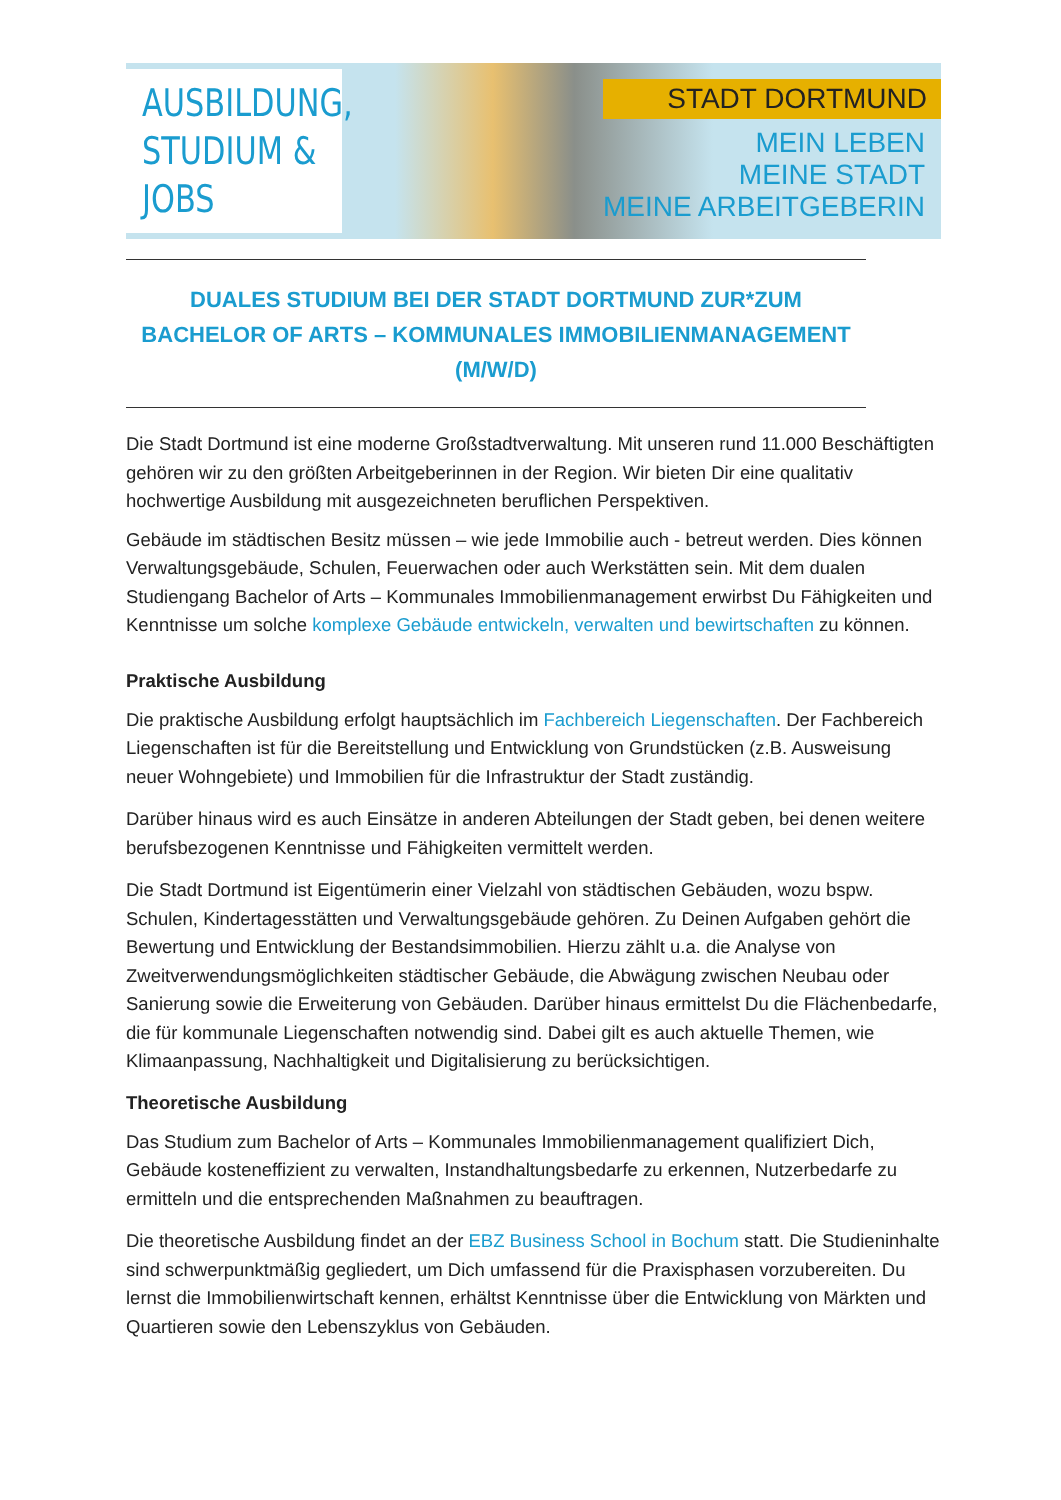AUSBILDUNG,
STUDIUM & JOBS
STADT DORTMUND
MEIN LEBEN
MEINE STADT
MEINE ARBEITGEBERIN
DUALES STUDIUM BEI DER STADT DORTMUND ZUR*ZUM
BACHELOR OF ARTS – KOMMUNALES IMMOBILIENMANAGEMENT
(M/W/D)
Die Stadt Dortmund ist eine moderne Großstadtverwaltung. Mit unseren rund 11.000 Beschäftigten gehören wir zu den größten Arbeitgeberinnen in der Region. Wir bieten Dir eine qualitativ hochwertige Ausbildung mit ausgezeichneten beruflichen Perspektiven.
Gebäude im städtischen Besitz müssen – wie jede Immobilie auch - betreut werden. Dies können Verwaltungsgebäude, Schulen, Feuerwachen oder auch Werkstätten sein. Mit dem dualen Studiengang Bachelor of Arts – Kommunales Immobilienmanagement erwirbst Du Fähigkeiten und Kenntnisse um solche komplexe Gebäude entwickeln, verwalten und bewirtschaften zu können.
Praktische Ausbildung
Die praktische Ausbildung erfolgt hauptsächlich im Fachbereich Liegenschaften. Der Fachbereich Liegenschaften ist für die Bereitstellung und Entwicklung von Grundstücken (z.B. Ausweisung neuer Wohngebiete) und Immobilien für die Infrastruktur der Stadt zuständig.
Darüber hinaus wird es auch Einsätze in anderen Abteilungen der Stadt geben, bei denen weitere berufsbezogenen Kenntnisse und Fähigkeiten vermittelt werden.
Die Stadt Dortmund ist Eigentümerin einer Vielzahl von städtischen Gebäuden, wozu bspw. Schulen, Kindertagesstätten und Verwaltungsgebäude gehören. Zu Deinen Aufgaben gehört die Bewertung und Entwicklung der Bestandsimmobilien. Hierzu zählt u.a. die Analyse von Zweitverwendungsmöglichkeiten städtischer Gebäude, die Abwägung zwischen Neubau oder Sanierung sowie die Erweiterung von Gebäuden. Darüber hinaus ermittelst Du die Flächenbedarfe, die für kommunale Liegenschaften notwendig sind. Dabei gilt es auch aktuelle Themen, wie Klimaanpassung, Nachhaltigkeit und Digitalisierung zu berücksichtigen.
Theoretische Ausbildung
Das Studium zum Bachelor of Arts – Kommunales Immobilienmanagement qualifiziert Dich, Gebäude kosteneffizient zu verwalten, Instandhaltungsbedarfe zu erkennen, Nutzerbedarfe zu ermitteln und die entsprechenden Maßnahmen zu beauftragen.
Die theoretische Ausbildung findet an der EBZ Business School in Bochum statt. Die Studieninhalte sind schwerpunktmäßig gegliedert, um Dich umfassend für die Praxisphasen vorzubereiten. Du lernst die Immobilienwirtschaft kennen, erhältst Kenntnisse über die Entwicklung von Märkten und Quartieren sowie den Lebenszyklus von Gebäuden.